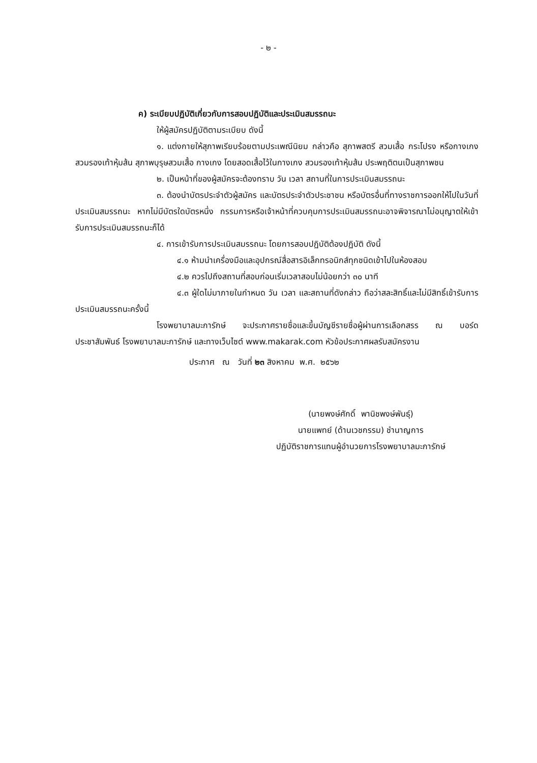- ๒ -
ค) ระเบียบปฏิบัติเกี่ยวกับการสอบปฏิบัติและประเมินสมรรถนะ
ให้ผู้สมัครปฏิบัติตามระเบียบ ดังนี้
๑. แต่งกายให้สุภาพเรียบร้อยตามประเพณีนิยม กล่าวคือ สุภาพสตรี สวมเสื้อ กระโปรง หรือกางเกง สวมรองเท้าหุ้มส้น สุภาพบุรุษสวมเสื้อ กางเกง โดยสอดเสื้อไว้ในกางเกง สวมรองเท้าหุ้มส้น ประพฤติตนเป็นสุภาพชน
๒. เป็นหน้าที่ของผู้สมัครจะต้องทราบ วัน เวลา สถานที่ในการประเมินสมรรถนะ
๓. ต้องนำบัตรประจำตัวผู้สมัคร และบัตรประจำตัวประชาชน หรือบัตรอื่นที่ทางราชการออกให้ไปในวันที่ประเมินสมรรถนะ หากไม่มีบัตรใดบัตรหนึ่ง กรรมการหรือเจ้าหน้าที่ควบคุมการประเมินสมรรถนะอาจพิจารณาไม่อนุญาตให้เข้ารับการประเมินสมรรถนะก็ได้
๔. การเข้ารับการประเมินสมรรถนะ โดยการสอบปฏิบัติต้องปฏิบัติ ดังนี้
๔.๑ ห้ามนำเครื่องมือและอุปกรณ์สื่อสารอิเล็กทรอนิกส์ทุกชนิดเข้าไปในห้องสอบ
๔.๒ ควรไปถึงสถานที่สอบก่อนเริ่มเวลาสอบไม่น้อยกว่า ๓๐ นาที
๔.๓ ผู้ใดไม่มาภายในกำหนด วัน เวลา และสถานที่ดังกล่าว ถือว่าสละสิทธิ์และไม่มีสิทธิ์เข้ารับการประเมินสมรรถนะครั้งนี้
โรงพยาบาลมะการักษ์ จะประกาศรายชื่อและขึ้นบัญชีรายชื่อผู้ผ่านการเลือกสรร ณ บอร์ดประชาสัมพันธ์ โรงพยาบาลมะการักษ์ และทางเว็บไซต์ www.makarak.com หัวข้อประกาศผลรับสมัครงาน
ประกาศ ณ วันที่ ๒๓ สิงหาคม พ.ศ. ๒๕๖๒
(นายพงษ์ศักดิ์ พานิชพงษ์พันธุ์)
นายแพทย์ (ด้านเวชกรรม) ชำนาญการ
ปฏิบัติราชการแทนผู้อำนวยการโรงพยาบาลมะการักษ์